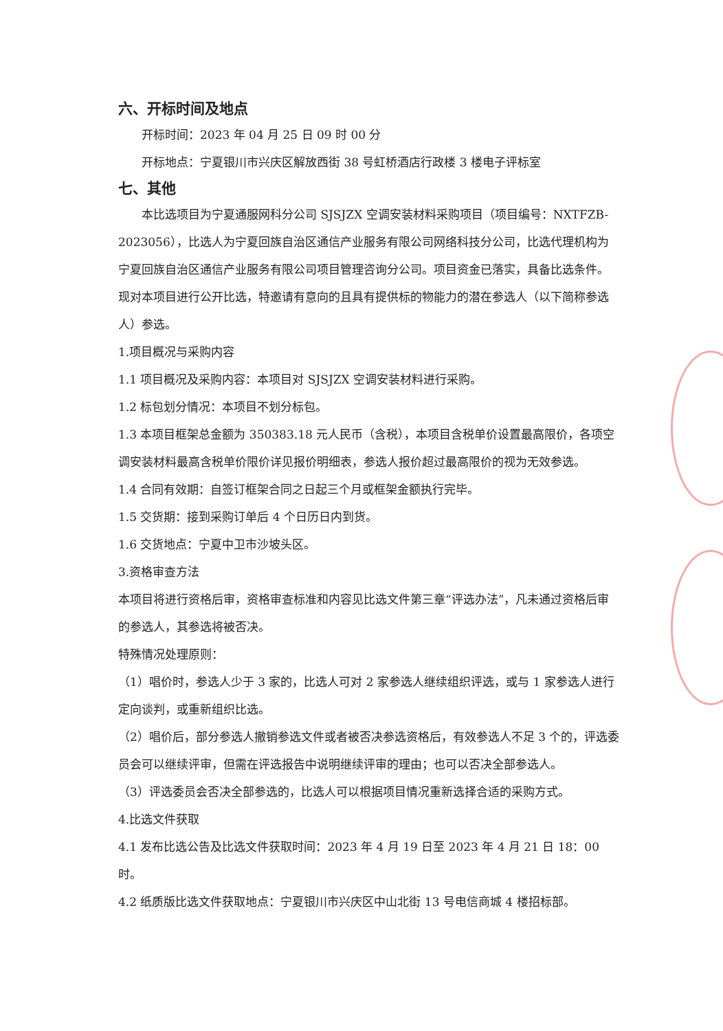六、开标时间及地点
开标时间：2023 年 04 月 25 日 09 时 00 分
开标地点：宁夏银川市兴庆区解放西街 38 号虹桥酒店行政楼 3 楼电子评标室
七、其他
本比选项目为宁夏通服网科分公司 SJSJZX 空调安装材料采购项目（项目编号：NXTFZB-2023056），比选人为宁夏回族自治区通信产业服务有限公司网络科技分公司，比选代理机构为宁夏回族自治区通信产业服务有限公司项目管理咨询分公司。项目资金已落实，具备比选条件。现对本项目进行公开比选，特邀请有意向的且具有提供标的物能力的潜在参选人（以下简称参选人）参选。
1.项目概况与采购内容
1.1 项目概况及采购内容：本项目对 SJSJZX 空调安装材料进行采购。
1.2 标包划分情况：本项目不划分标包。
1.3 本项目框架总金额为 350383.18 元人民币（含税），本项目含税单价设置最高限价，各项空调安装材料最高含税单价限价详见报价明细表，参选人报价超过最高限价的视为无效参选。
1.4 合同有效期：自签订框架合同之日起三个月或框架金额执行完毕。
1.5 交货期：接到采购订单后 4 个日历日内到货。
1.6 交货地点：宁夏中卫市沙坡头区。
3.资格审查方法
本项目将进行资格后审，资格审查标准和内容见比选文件第三章“评选办法”，凡未通过资格后审的参选人，其参选将被否决。
特殊情况处理原则：
（1）唱价时，参选人少于 3 家的，比选人可对 2 家参选人继续组织评选，或与 1 家参选人进行定向谈判，或重新组织比选。
（2）唱价后，部分参选人撤销参选文件或者被否决参选资格后，有效参选人不足 3 个的，评选委员会可以继续评审，但需在评选报告中说明继续评审的理由；也可以否决全部参选人。
（3）评选委员会否决全部参选的，比选人可以根据项目情况重新选择合适的采购方式。
4.比选文件获取
4.1 发布比选公告及比选文件获取时间：2023 年 4 月 19 日至 2023 年 4 月 21 日 18：00 时。
4.2 纸质版比选文件获取地点：宁夏银川市兴庆区中山北街 13 号电信商城 4 楼招标部。